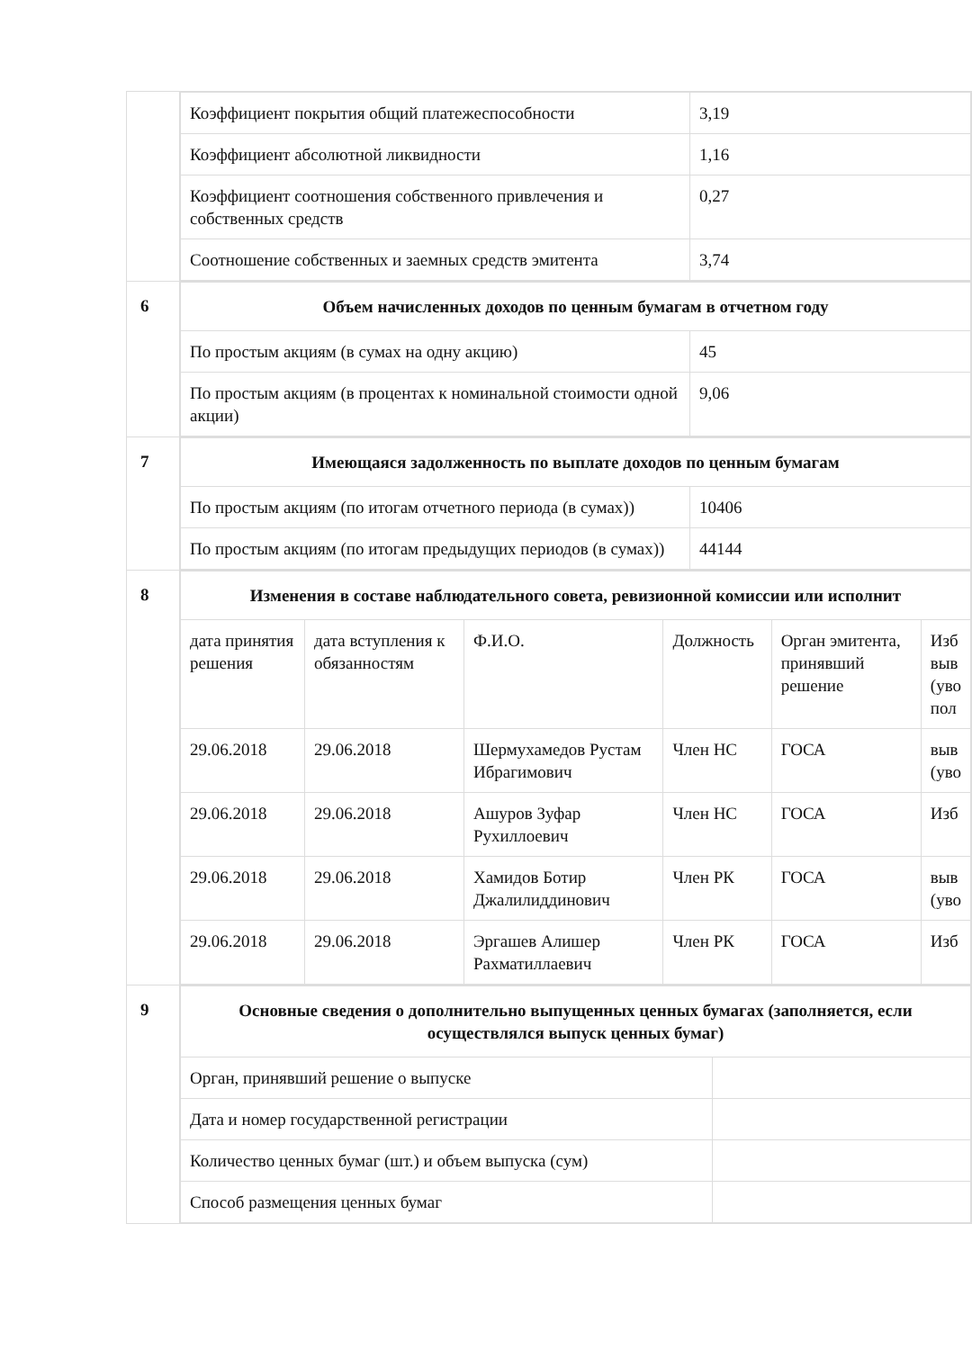| | / Коэффициент покрытия общий платежеспособности / 3,19 / / Коэффициент абсолютной ликвидности / 1,16 / / Коэффициент соотношения собственного привлечения и собственных средств / 0,27 / / Соотношение собственных и заемных средств эмитента / 3,74 / |
| 6 | / Объем начисленных доходов по ценным бумагам в отчетном году / / / По простым акциям (в сумах на одну акцию) / 45 / / По простым акциям (в процентах к номинальной стоимости одной акции) / 9,06 / |
| 7 | / Имеющаяся задолженность по выплате доходов по ценным бумагам / / / По простым акциям (по итогам отчетного периода (в сумах)) / 10406 / / По простым акциям (по итогам предыдущих периодов (в сумах)) / 44144 / |
| 8 | / Изменения в составе наблюдательного совета, ревизионной комиссии или исполнит / / / / / / / дата принятия решения / дата вступления к обязанностям / Ф.И.О. / Должность / Орган эмитента, принявший решение / Изб выв (уво пол / / 29.06.2018 / 29.06.2018 / Шермухамедов Рустам Ибрагимович / Член НС / ГОСА / выв (уво / / 29.06.2018 / 29.06.2018 / Ашуров Зуфар Рухиллоевич / Член НС / ГОСА / Изб / / 29.06.2018 / 29.06.2018 / Хамидов Ботир Джалилиддинович / Член РК / ГОСА / выв (уво / / 29.06.2018 / 29.06.2018 / Эргашев Алишер Рахматиллаевич / Член РК / ГОСА / Изб / |
| 9 | / Основные сведения о дополнительно выпущенных ценных бумагах (заполняется, если осуществлялся выпуск ценных бумаг) / / / Орган, принявший решение о выпуске / / / Дата и номер государственной регистрации / / / Количество ценных бумаг (шт.) и объем выпуска (сум) / / / Способ размещения ценных бумаг / / |